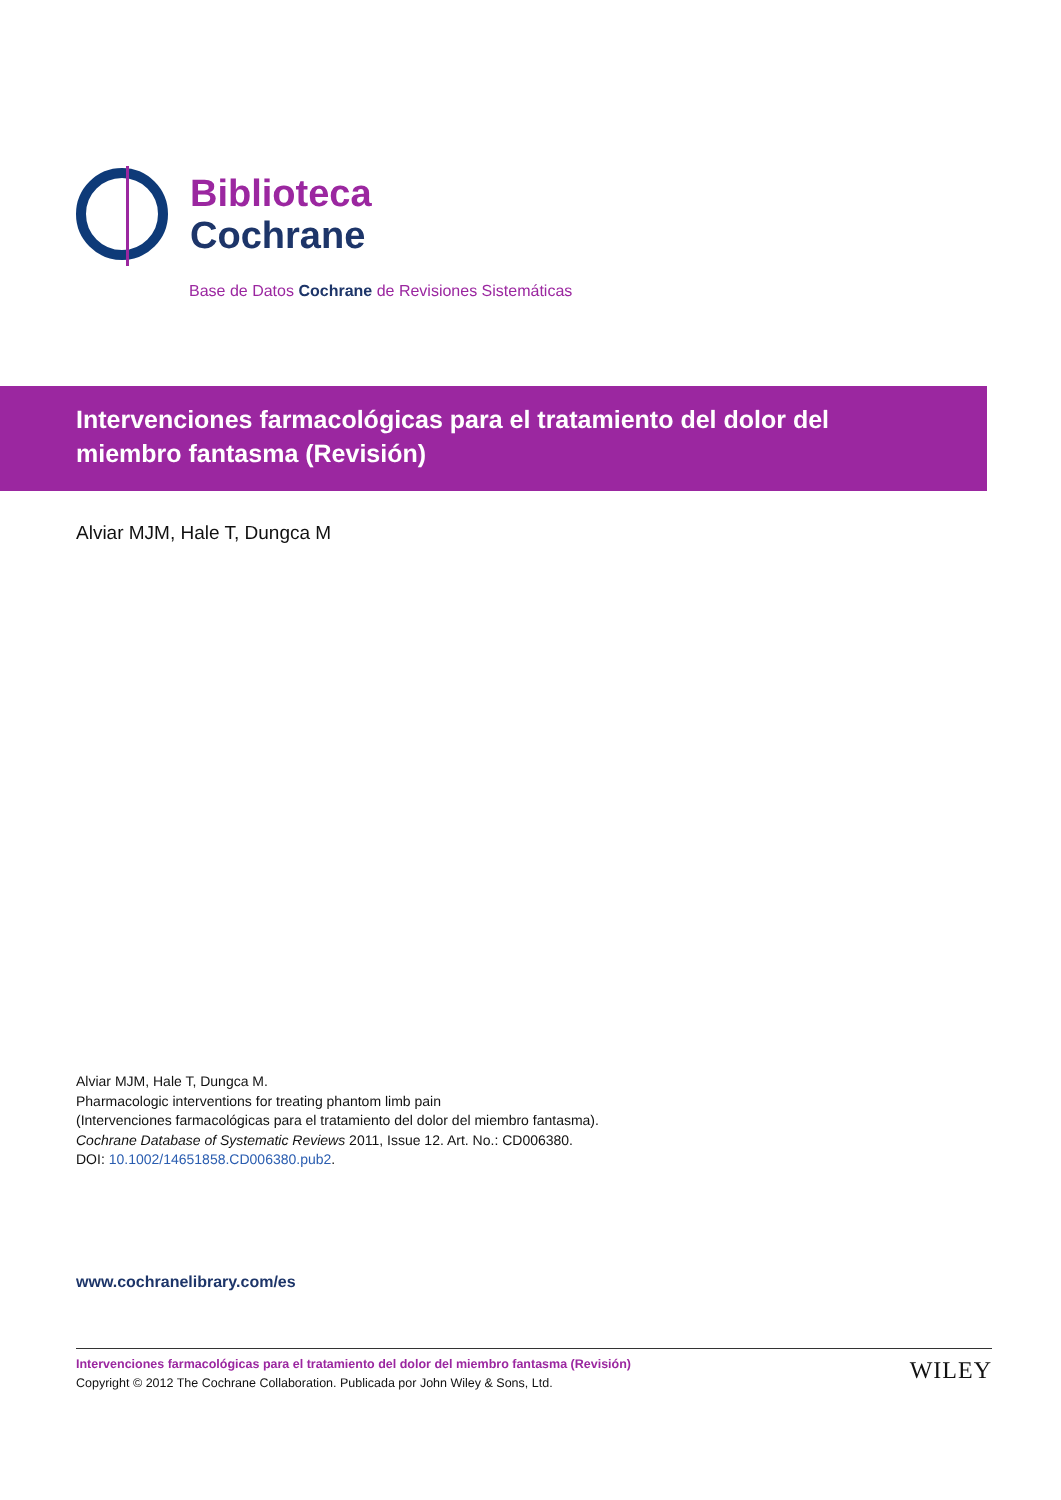Biblioteca
Cochrane
Base de Datos Cochrane de Revisiones Sistemáticas
Intervenciones farmacológicas para el tratamiento del dolor del miembro fantasma (Revisión)
Alviar MJM, Hale T, Dungca M
Alviar MJM, Hale T, Dungca M.
Pharmacologic interventions for treating phantom limb pain
(Intervenciones farmacológicas para el tratamiento del dolor del miembro fantasma).
Cochrane Database of Systematic Reviews 2011, Issue 12. Art. No.: CD006380.
DOI: 10.1002/14651858.CD006380.pub2.
www.cochranelibrary.com/es
Intervenciones farmacológicas para el tratamiento del dolor del miembro fantasma (Revisión)
Copyright © 2012 The Cochrane Collaboration. Publicada por John Wiley & Sons, Ltd.
WILEY